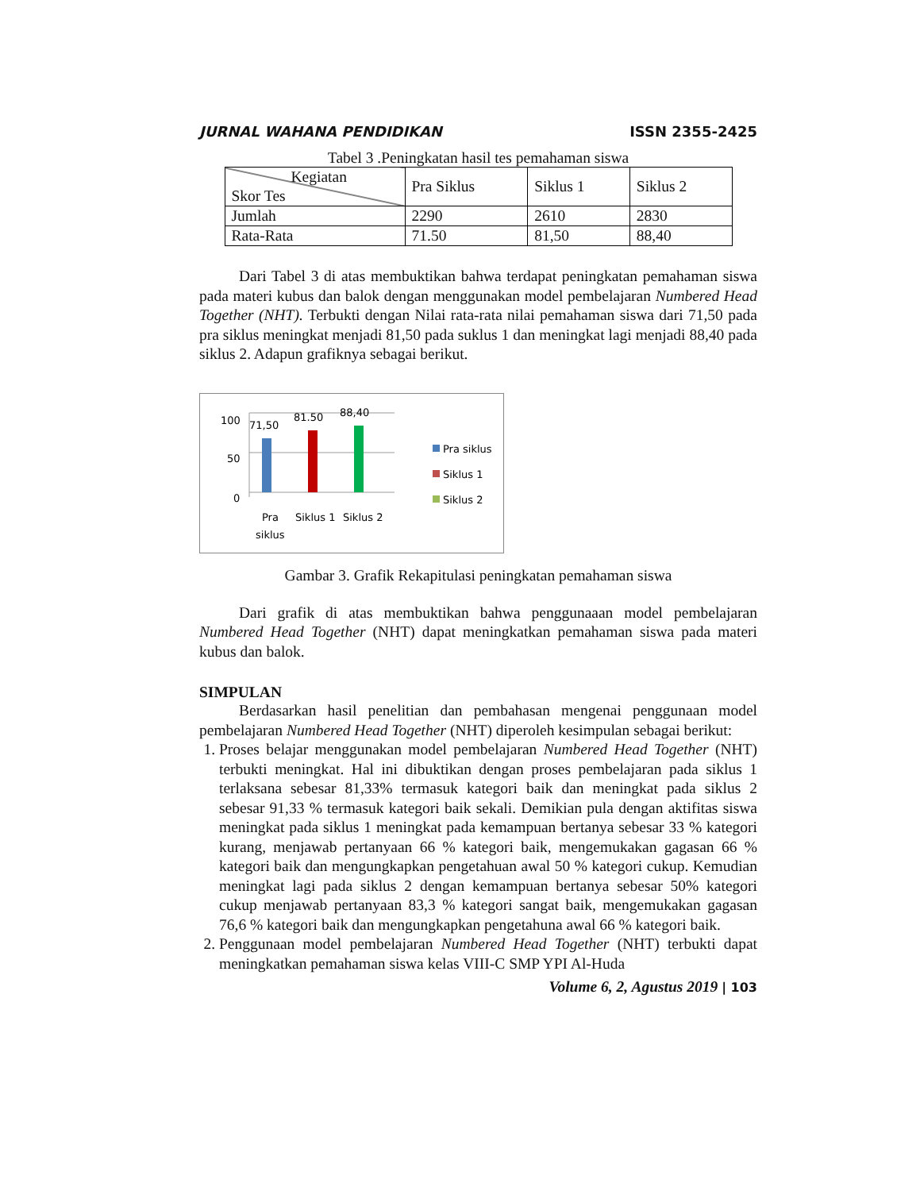JURNAL WAHANA PENDIDIKAN ISSN 2355-2425
Tabel 3 .Peningkatan hasil tes pemahaman siswa
| Kegiatan Skor Tes | Pra Siklus | Siklus 1 | Siklus 2 |
| Jumlah | 2290 | 2610 | 2830 |
| Rata-Rata | 71.50 | 81,50 | 88,40 |
Dari Tabel 3 di atas membuktikan bahwa terdapat peningkatan pemahaman siswa pada materi kubus dan balok dengan menggunakan model pembelajaran Numbered Head Together (NHT). Terbukti dengan Nilai rata-rata nilai pemahaman siswa dari 71,50 pada pra siklus meningkat menjadi 81,50 pada suklus 1 dan meningkat lagi menjadi 88,40 pada siklus 2. Adapun grafiknya sebagai berikut.
100
50
0
71,50
81.50
88,40
Pra
siklus
Siklus 1
Siklus 2
Pra siklus
Siklus 1
Siklus 2
Gambar 3. Grafik Rekapitulasi peningkatan pemahaman siswa
Dari grafik di atas membuktikan bahwa penggunaaan model pembelajaran Numbered Head Together (NHT) dapat meningkatkan pemahaman siswa pada materi kubus dan balok.
SIMPULAN
Berdasarkan hasil penelitian dan pembahasan mengenai penggunaan model pembelajaran Numbered Head Together (NHT) diperoleh kesimpulan sebagai berikut:
1. Proses belajar menggunakan model pembelajaran Numbered Head Together (NHT) terbukti meningkat. Hal ini dibuktikan dengan proses pembelajaran pada siklus 1 terlaksana sebesar 81,33% termasuk kategori baik dan meningkat pada siklus 2 sebesar 91,33 % termasuk kategori baik sekali. Demikian pula dengan aktifitas siswa meningkat pada siklus 1 meningkat pada kemampuan bertanya sebesar 33 % kategori kurang, menjawab pertanyaan 66 % kategori baik, mengemukakan gagasan 66 % kategori baik dan mengungkapkan pengetahuan awal 50 % kategori cukup. Kemudian meningkat lagi pada siklus 2 dengan kemampuan bertanya sebesar 50% kategori cukup menjawab pertanyaan 83,3 % kategori sangat baik, mengemukakan gagasan 76,6 % kategori baik dan mengungkapkan pengetahuna awal 66 % kategori baik.
2. Penggunaan model pembelajaran Numbered Head Together (NHT) terbukti dapat meningkatkan pemahaman siswa kelas VIII-C SMP YPI Al-Huda
Volume 6, 2, Agustus 2019 | 103